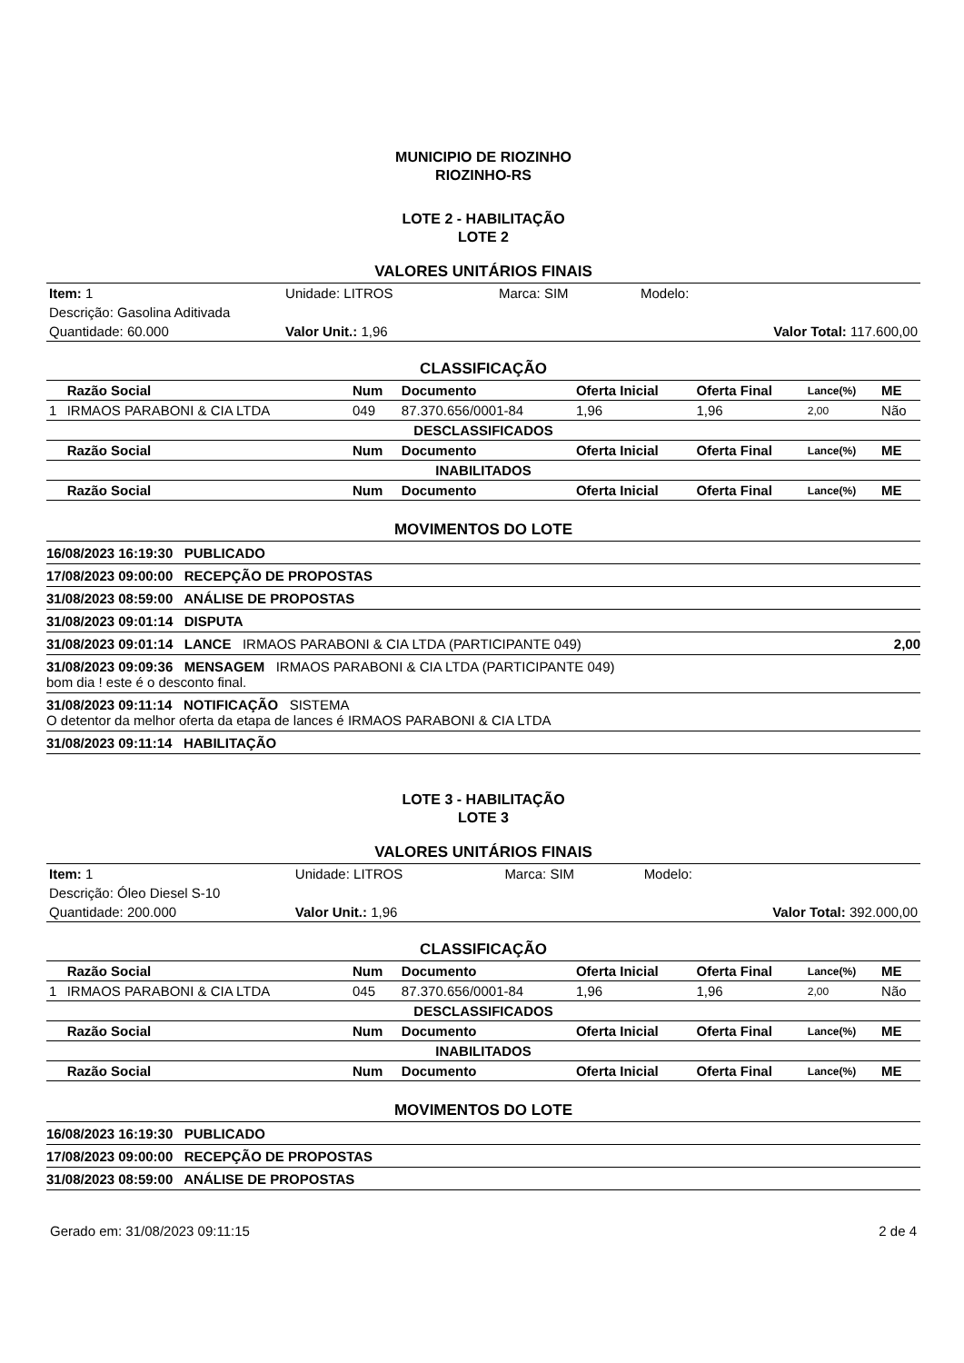MUNICIPIO DE RIOZINHO
RIOZINHO-RS
LOTE 2 - HABILITAÇÃO
LOTE 2
VALORES UNITÁRIOS FINAIS
| Item: 1 | Unidade: LITROS | Marca: SIM | Modelo: |
| Descrição: Gasolina Aditivada | | | |
| Quantidade: 60.000 | Valor Unit.: 1,96 | | Valor Total: 117.600,00 |
CLASSIFICAÇÃO
| | Razão Social | Num | Documento | Oferta Inicial | Oferta Final | Lance(%) | ME |
| --- | --- | --- | --- | --- | --- | --- | --- |
| 1 | IRMAOS PARABONI & CIA LTDA | 049 | 87.370.656/0001-84 | 1,96 | 1,96 | 2,00 | Não |
| DESCLASSIFICADOS | | | | | | | |
| | Razão Social | Num | Documento | Oferta Inicial | Oferta Final | Lance(%) | ME |
| INABILITADOS | | | | | | | |
| | Razão Social | Num | Documento | Oferta Inicial | Oferta Final | Lance(%) | ME |
MOVIMENTOS DO LOTE
16/08/2023 16:19:30 PUBLICADO
17/08/2023 09:00:00 RECEPÇÃO DE PROPOSTAS
31/08/2023 08:59:00 ANÁLISE DE PROPOSTAS
31/08/2023 09:01:14 DISPUTA
31/08/2023 09:01:14 LANCE IRMAOS PARABONI & CIA LTDA (PARTICIPANTE 049) 2,00
31/08/2023 09:09:36 MENSAGEM IRMAOS PARABONI & CIA LTDA (PARTICIPANTE 049)
bom dia ! este é o desconto final.
31/08/2023 09:11:14 NOTIFICAÇÃO SISTEMA
O detentor da melhor oferta da etapa de lances é IRMAOS PARABONI & CIA LTDA
31/08/2023 09:11:14 HABILITAÇÃO
LOTE 3 - HABILITAÇÃO
LOTE 3
VALORES UNITÁRIOS FINAIS
| Item: 1 | Unidade: LITROS | Marca: SIM | Modelo: |
| Descrição: Óleo Diesel S-10 | | | |
| Quantidade: 200.000 | Valor Unit.: 1,96 | | Valor Total: 392.000,00 |
CLASSIFICAÇÃO
| | Razão Social | Num | Documento | Oferta Inicial | Oferta Final | Lance(%) | ME |
| --- | --- | --- | --- | --- | --- | --- | --- |
| 1 | IRMAOS PARABONI & CIA LTDA | 045 | 87.370.656/0001-84 | 1,96 | 1,96 | 2,00 | Não |
| DESCLASSIFICADOS | | | | | | | |
| | Razão Social | Num | Documento | Oferta Inicial | Oferta Final | Lance(%) | ME |
| INABILITADOS | | | | | | | |
| | Razão Social | Num | Documento | Oferta Inicial | Oferta Final | Lance(%) | ME |
MOVIMENTOS DO LOTE
16/08/2023 16:19:30 PUBLICADO
17/08/2023 09:00:00 RECEPÇÃO DE PROPOSTAS
31/08/2023 08:59:00 ANÁLISE DE PROPOSTAS
Gerado em: 31/08/2023 09:11:15 2 de 4